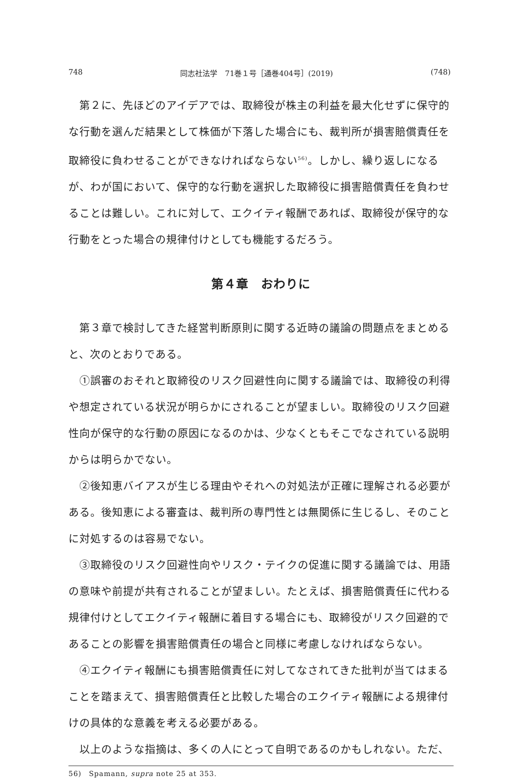748 同志社法学　71巻１号［通巻404号］(2019) (748)
第２に、先ほどのアイデアでは、取締役が株主の利益を最大化せずに保守的な行動を選んだ結果として株価が下落した場合にも、裁判所が損害賠償責任を取締役に負わせることができなければならない<sup>56)</sup>。しかし、繰り返しになるが、わが国において、保守的な行動を選択した取締役に損害賠償責任を負わせることは難しい。これに対して、エクイティ報酬であれば、取締役が保守的な行動をとった場合の規律付けとしても機能するだろう。
第４章　おわりに
第３章で検討してきた経営判断原則に関する近時の議論の問題点をまとめると、次のとおりである。
①誤審のおそれと取締役のリスク回避性向に関する議論では、取締役の利得や想定されている状況が明らかにされることが望ましい。取締役のリスク回避性向が保守的な行動の原因になるのかは、少なくともそこでなされている説明からは明らかでない。
②後知恵バイアスが生じる理由やそれへの対処法が正確に理解される必要がある。後知恵による審査は、裁判所の専門性とは無関係に生じるし、そのことに対処するのは容易でない。
③取締役のリスク回避性向やリスク・テイクの促進に関する議論では、用語の意味や前提が共有されることが望ましい。たとえば、損害賠償責任に代わる規律付けとしてエクイティ報酬に着目する場合にも、取締役がリスク回避的であることの影響を損害賠償責任の場合と同様に考慮しなければならない。
④エクイティ報酬にも損害賠償責任に対してなされてきた批判が当てはまることを踏まえて、損害賠償責任と比較した場合のエクイティ報酬による規律付けの具体的な意義を考える必要がある。
以上のような指摘は、多くの人にとって自明であるのかもしれない。ただ、
56)　Spamann, supra note 25 at 353.